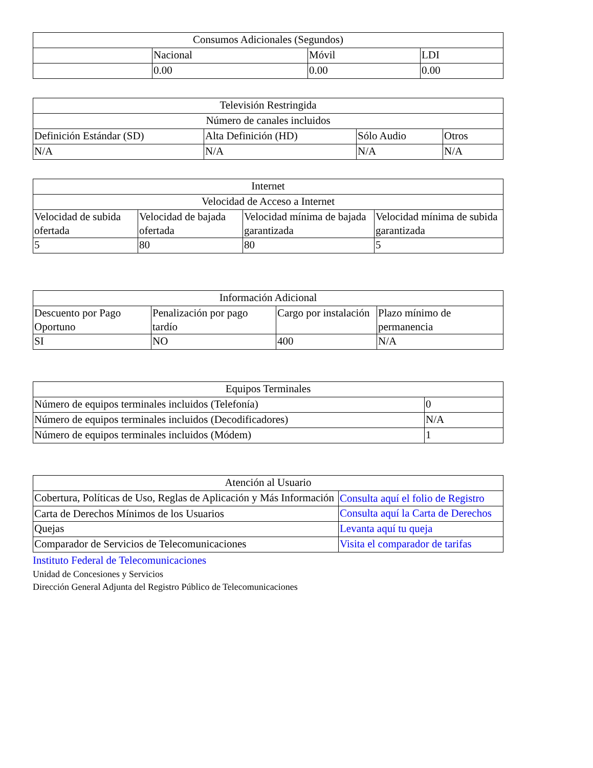| Consumos Adicionales (Segundos) | | | |
| --- | --- | --- | --- |
| | Nacional | Móvil | LDI |
| | 0.00 | 0.00 | 0.00 |
| Televisión Restringida | | | |
| --- | --- | --- | --- |
| Número de canales incluidos | | | |
| Definición Estándar (SD) | Alta Definición (HD) | Sólo Audio | Otros |
| N/A | N/A | N/A | N/A |
| Internet | | | |
| --- | --- | --- | --- |
| Velocidad de Acceso a Internet | | | |
| Velocidad de subida ofertada | Velocidad de bajada ofertada | Velocidad mínima de bajada garantizada | Velocidad mínima de subida garantizada |
| 5 | 80 | 80 | 5 |
| Información Adicional | | | |
| --- | --- | --- | --- |
| Descuento por Pago Oportuno | Penalización por pago tardío | Cargo por instalación | Plazo mínimo de permanencia |
| SI | NO | 400 | N/A |
| Equipos Terminales | |
| --- | --- |
| Número de equipos terminales incluidos (Telefonía) | 0 |
| Número de equipos terminales incluidos (Decodificadores) | N/A |
| Número de equipos terminales incluidos (Módem) | 1 |
| Atención al Usuario | |
| --- | --- |
| Cobertura, Políticas de Uso, Reglas de Aplicación y Más Información | Consulta aquí el folio de Registro |
| Carta de Derechos Mínimos de los Usuarios | Consulta aquí la Carta de Derechos |
| Quejas | Levanta aquí tu queja |
| Comparador de Servicios de Telecomunicaciones | Visita el comparador de tarifas |
Instituto Federal de Telecomunicaciones
Unidad de Concesiones y Servicios
Dirección General Adjunta del Registro Público de Telecomunicaciones